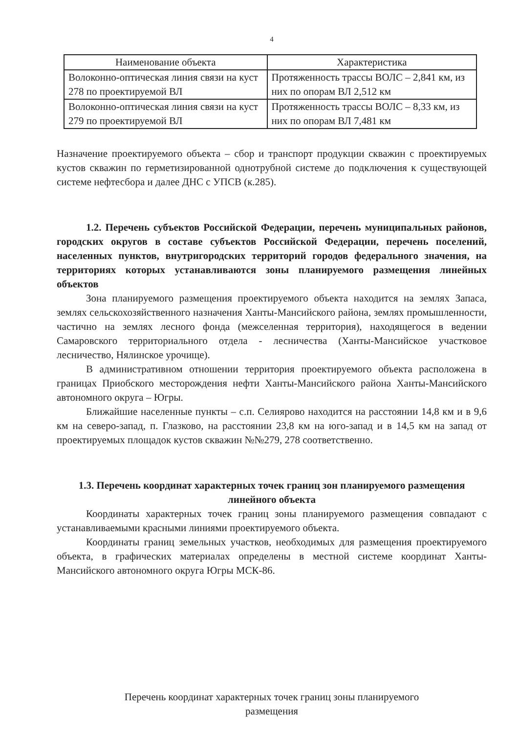4
| Наименование объекта | Характеристика |
| --- | --- |
| Волоконно-оптическая линия связи на куст 278 по проектируемой ВЛ | Протяженность трассы ВОЛС – 2,841 км, из них по опорам ВЛ 2,512 км |
| Волоконно-оптическая линия связи на куст 279 по проектируемой ВЛ | Протяженность трассы ВОЛС – 8,33 км, из них по опорам ВЛ 7,481 км |
Назначение проектируемого объекта – сбор и транспорт продукции скважин с проектируемых кустов скважин по герметизированной однотрубной системе до подключения к существующей системе нефтесбора и далее ДНС с УПСВ (к.285).
1.2. Перечень субъектов Российской Федерации, перечень муниципальных районов, городских округов в составе субъектов Российской Федерации, перечень поселений, населенных пунктов, внутригородских территорий городов федерального значения, на территориях которых устанавливаются зоны планируемого размещения линейных объектов
Зона планируемого размещения проектируемого объекта находится на землях Запаса, землях сельскохозяйственного назначения Ханты-Мансийского района, землях промышленности, частично на землях лесного фонда (межселенная территория), находящегося в ведении Самаровского территориального отдела - лесничества (Ханты-Мансийское участковое лесничество, Нялинское урочище).
В административном отношении территория проектируемого объекта расположена в границах Приобского месторождения нефти Ханты-Мансийского района Ханты-Мансийского автономного округа – Югры.
Ближайшие населенные пункты – с.п. Селиярово находится на расстоянии 14,8 км и в 9,6 км на северо-запад, п. Глазково, на расстоянии 23,8 км на юго-запад и в 14,5 км на запад от проектируемых площадок кустов скважин №№279, 278 соответственно.
1.3. Перечень координат характерных точек границ зон планируемого размещения линейного объекта
Координаты характерных точек границ зоны планируемого размещения совпадают с устанавливаемыми красными линиями проектируемого объекта.
Координаты границ земельных участков, необходимых для размещения проектируемого объекта, в графических материалах определены в местной системе координат Ханты-Мансийского автономного округа Югры МСК-86.
Перечень координат характерных точек границ зоны планируемого
размещения